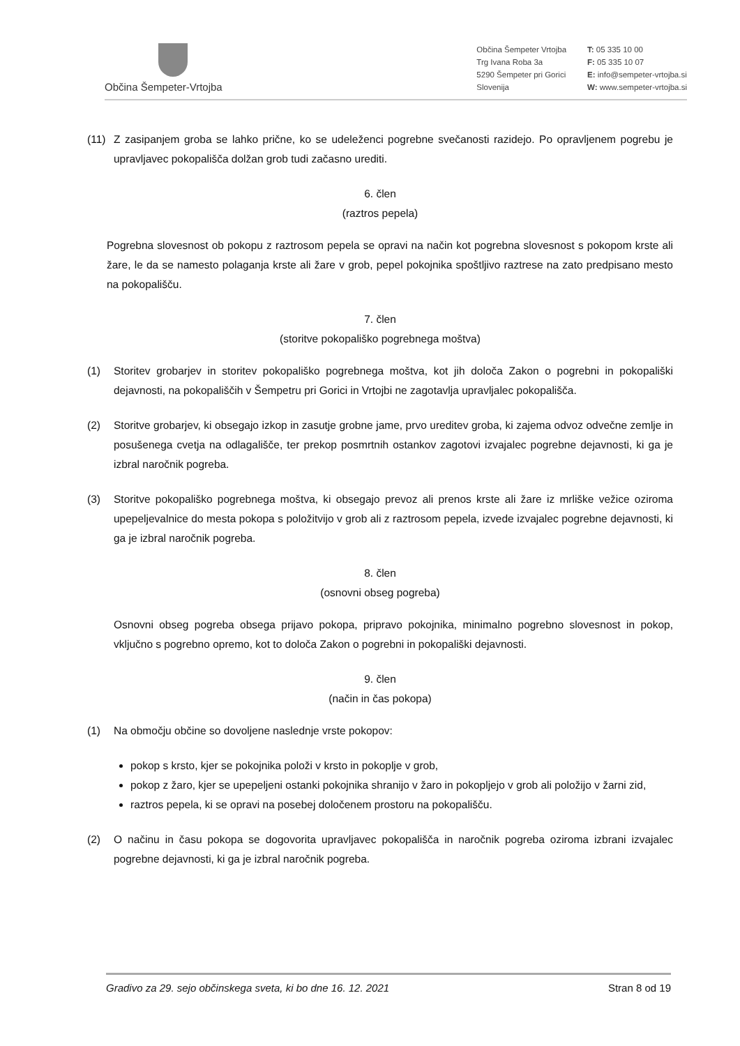Občina Šempeter-Vrtojba
Občina Šempeter Vrtojba
Trg Ivana Roba 3a
5290 Šempeter pri Gorici
Slovenija
T: 05 335 10 00
F: 05 335 10 07
E: info@sempeter-vrtojba.si
W: www.sempeter-vrtojba.si
(11) Z zasipanjem groba se lahko prične, ko se udeleženci pogrebne svečanosti razidejo. Po opravljenem pogrebu je upravljavec pokopališča dolžan grob tudi začasno urediti.
6. člen
(raztros pepela)
Pogrebna slovesnost ob pokopu z raztrosom pepela se opravi na način kot pogrebna slovesnost s pokopom krste ali žare, le da se namesto polaganja krste ali žare v grob, pepel pokojnika spoštljivo raztrese na zato predpisano mesto na pokopališču.
7. člen
(storitve pokopališko pogrebnega moštva)
(1) Storitev grobarjev in storitev pokopališko pogrebnega moštva, kot jih določa Zakon o pogrebni in pokopališki dejavnosti, na pokopališčih v Šempetru pri Gorici in Vrtojbi ne zagotavlja upravljalec pokopališča.
(2) Storitve grobarjev, ki obsegajo izkop in zasutje grobne jame, prvo ureditev groba, ki zajema odvoz odvečne zemlje in posušenega cvetja na odlagališče, ter prekop posmrtnih ostankov zagotovi izvajalec pogrebne dejavnosti, ki ga je izbral naročnik pogreba.
(3) Storitve pokopališko pogrebnega moštva, ki obsegajo prevoz ali prenos krste ali žare iz mrliške vežice oziroma upepeljevalnice do mesta pokopa s položitvijo v grob ali z raztrosom pepela, izvede izvajalec pogrebne dejavnosti, ki ga je izbral naročnik pogreba.
8. člen
(osnovni obseg pogreba)
Osnovni obseg pogreba obsega prijavo pokopa, pripravo pokojnika, minimalno pogrebno slovesnost in pokop, vključno s pogrebno opremo, kot to določa Zakon o pogrebni in pokopališki dejavnosti.
9. člen
(način in čas pokopa)
(1) Na območju občine so dovoljene naslednje vrste pokopov:
pokop s krsto, kjer se pokojnika položi v krsto in pokoplje v grob,
pokop z žaro, kjer se upepeljeni ostanki pokojnika shranijo v žaro in pokopljejo v grob ali položijo v žarni zid,
raztros pepela, ki se opravi na posebej določenem prostoru na pokopališču.
(2) O načinu in času pokopa se dogovorita upravljavec pokopališča in naročnik pogreba oziroma izbrani izvajalec pogrebne dejavnosti, ki ga je izbral naročnik pogreba.
Gradivo za 29. sejo občinskega sveta, ki bo dne 16. 12. 2021 Stran 8 od 19